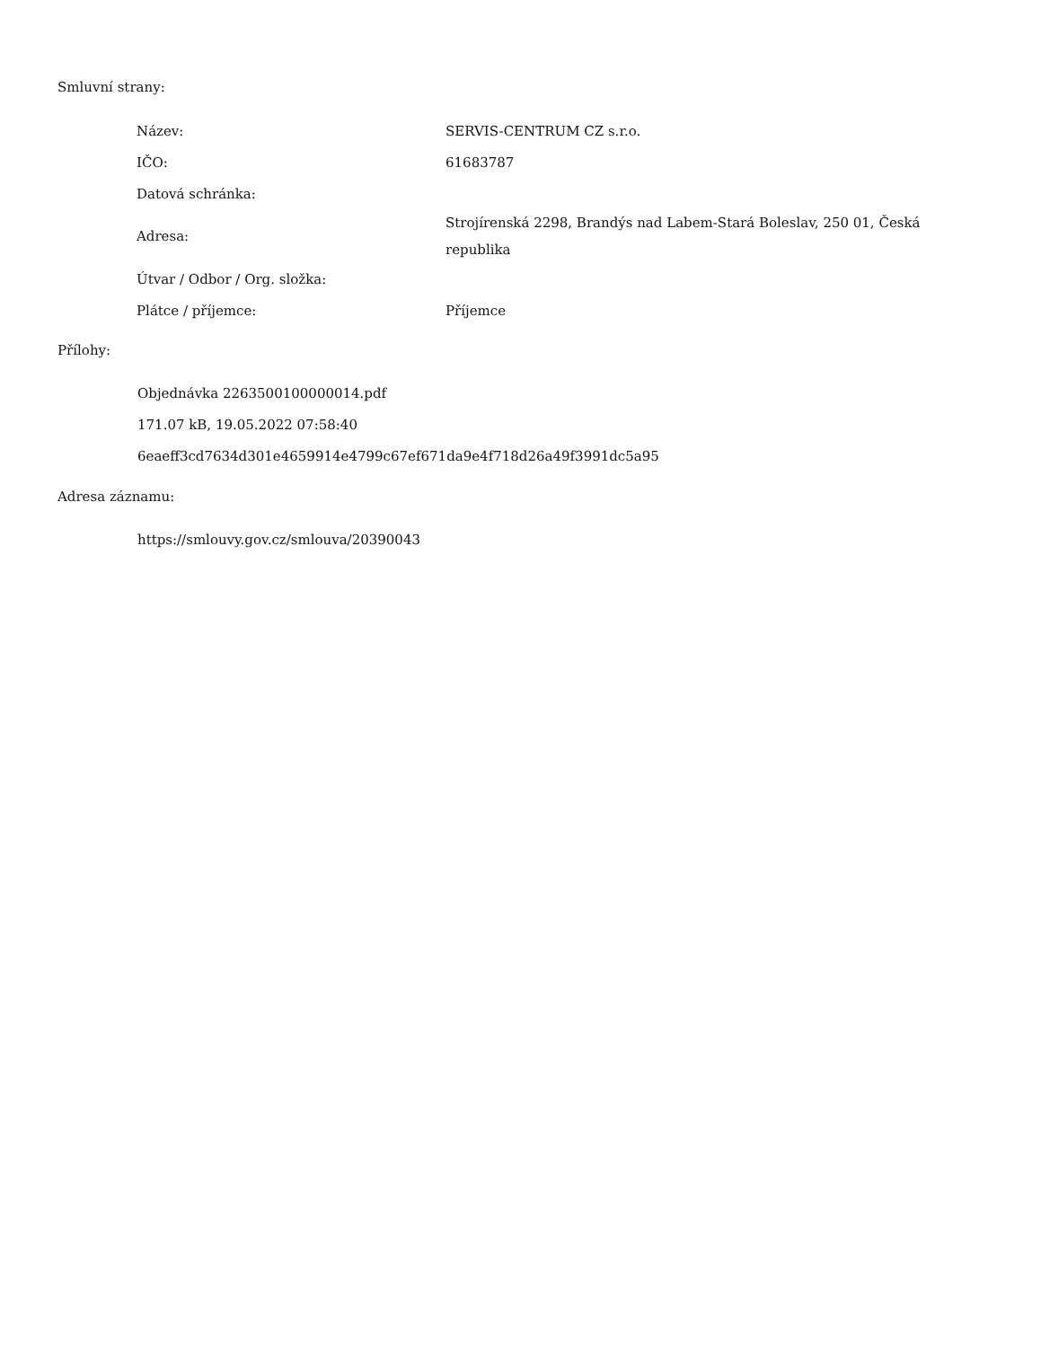Smluvní strany:
| Název: | SERVIS-CENTRUM CZ s.r.o. |
| IČO: | 61683787 |
| Datová schránka: | |
| Adresa: | Strojírenská 2298, Brandýs nad Labem-Stará Boleslav, 250 01, Česká republika |
| Útvar / Odbor / Org. složka: | |
| Plátce / příjemce: | Příjemce |
Přílohy:
Objednávka 2263500100000014.pdf
171.07 kB, 19.05.2022 07:58:40
6eaeff3cd7634d301e4659914e4799c67ef671da9e4f718d26a49f3991dc5a95
Adresa záznamu:
https://smlouvy.gov.cz/smlouva/20390043